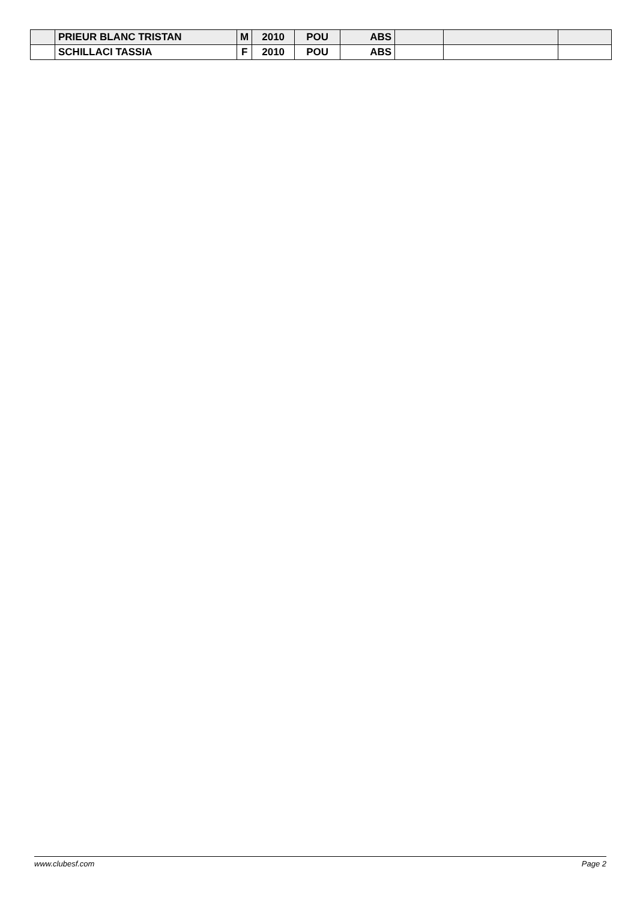| | PRIEUR BLANC TRISTAN | M | 2010 | POU | ABS | | | |
| | SCHILLACI TASSIA | F | 2010 | POU | ABS | | | |
www.clubesf.com Page 2